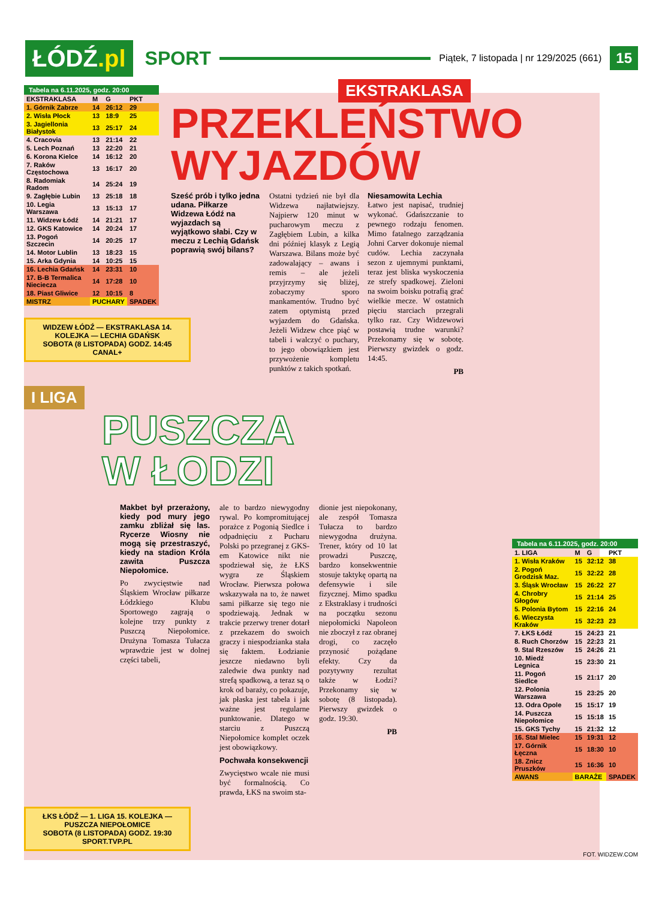ŁÓDŹ.pl
SPORT
Piątek, 7 listopada | nr 129/2025 (661)
15
Tabela na 6.11.2025, godz. 20:00
| EKSTRAKLASA | M | G | PKT |
| --- | --- | --- | --- |
| 1. Górnik Zabrze | 14 | 26:12 | 29 |
| 2. Wisła Płock | 13 | 18:9 | 25 |
| 3. Jagiellonia Białystok | 13 | 25:17 | 24 |
| 4. Cracovia | 13 | 21:14 | 22 |
| 5. Lech Poznań | 13 | 22:20 | 21 |
| 6. Korona Kielce | 14 | 16:12 | 20 |
| 7. Raków Częstochowa | 13 | 16:17 | 20 |
| 8. Radomiak Radom | 14 | 25:24 | 19 |
| 9. Zagłębie Lubin | 13 | 25:18 | 18 |
| 10. Legia Warszawa | 13 | 15:13 | 17 |
| 11. Widzew Łódź | 14 | 21:21 | 17 |
| 12. GKS Katowice | 14 | 20:24 | 17 |
| 13. Pogoń Szczecin | 14 | 20:25 | 17 |
| 14. Motor Lublin | 13 | 18:23 | 15 |
| 15. Arka Gdynia | 14 | 10:25 | 15 |
| 16. Lechia Gdańsk | 14 | 23:31 | 10 |
| 17. B-B Termalica Nieciecza | 14 | 17:28 | 10 |
| 18. Piast Gliwice | 12 | 10:15 | 8 |
| MISTRZ | PUCHARY | | SPADEK |
WIDZEW ŁÓDŹ — EKSTRAKLASA 14. KOLEJKA — LECHIA GDAŃSK
SOBOTA (8 LISTOPADA) GODZ. 14:45
CANAL+
EKSTRAKLASA
PRZEKLEŃSTWO WYJAZDÓW
Sześć prób i tylko jedna udana. Piłkarze Widzewa Łódź na wyjazdach są wyjątkowo słabi. Czy w meczu z Lechią Gdańsk poprawią swój bilans?
Ostatni tydzień nie był dla Widzewa najłatwiejszy. Najpierw 120 minut w pucharowym meczu z Zagłębiem Lubin, a kilka dni później klasyk z Legią Warszawa. Bilans może być zadowalający – awans i remis – ale jeżeli przyjrzymy się bliżej, zobaczymy sporo mankamentów. Trudno być zatem optymistą przed wyjazdem do Gdańska. Jeżeli Widzew chce piąć w tabeli i walczyć o puchary, to jego obowiązkiem jest przywożenie kompletu punktów z takich spotkań.
Niesamowita Lechia
Łatwo jest napisać, trudniej wykonać. Gdańszczanie to pewnego rodzaju fenomen. Mimo fatalnego zarządzania Johni Carver dokonuje niemal cudów. Lechia zaczynała sezon z ujemnymi punktami, teraz jest bliska wyskoczenia ze strefy spadkowej. Zieloni na swoim boisku potrafią grać wielkie mecze. W ostatnich pięciu starciach przegrali tylko raz. Czy Widzewowi postawią trudne warunki? Przekonamy się w sobotę. Pierwszy gwizdek o godz. 14:45.
PB
I LIGA
PUSZCZA
W ŁODZI
Makbet był przerażony, kiedy pod mury jego zamku zbliżał się las. Rycerze Wiosny nie mogą się przestraszyć, kiedy na stadion Króla zawita Puszcza Niepołomice.
Po zwycięstwie nad Śląskiem Wrocław piłkarze Łódzkiego Klubu Sportowego zagrają o kolejne trzy punkty z Puszczą Niepołomice. Drużyna Tomasza Tułacza wprawdzie jest w dolnej części tabeli,
ale to bardzo niewygodny rywal. Po kompromitującej porażce z Pogonią Siedlce i odpadnięciu z Pucharu Polski po przegranej z GKS-em Katowice nikt nie spodziewał się, że ŁKS wygra ze Śląskiem Wrocław. Pierwsza połowa wskazywała na to, że nawet sami piłkarze się tego nie spodziewają. Jednak w trakcie przerwy trener dotarł z przekazem do swoich graczy i niespodzianka stała się faktem. Łodzianie jeszcze niedawno byli zaledwie dwa punkty nad strefą spadkową, a teraz są o krok od baraży, co pokazuje, jak płaska jest tabela i jak ważne jest regularne punktowanie. Dlatego w starciu z Puszczą Niepołomice komplet oczek jest obowiązkowy.
Pochwała konsekwencji
Zwycięstwo wcale nie musi być formalnością. Co prawda, ŁKS na swoim sta-
dionie jest niepokonany, ale zespół Tomasza Tułacza to bardzo niewygodna drużyna. Trener, który od 10 lat prowadzi Puszczę, bardzo konsekwentnie stosuje taktykę opartą na defensywie i sile fizycznej. Mimo spadku z Ekstraklasy i trudności na początku sezonu niepołomicki Napoleon nie zboczył z raz obranej drogi, co zaczęło przynosić pożądane efekty. Czy da pozytywny rezultat także w Łodzi? Przekonamy się w sobotę (8 listopada). Pierwszy gwizdek o godz. 19:30.
PB
Tabela na 6.11.2025, godz. 20:00
| 1. LIGA | M | G | PKT |
| --- | --- | --- | --- |
| 1. Wisła Kraków | 15 | 32:12 | 38 |
| 2. Pogoń Grodzisk Maz. | 15 | 32:22 | 28 |
| 3. Śląsk Wrocław | 15 | 26:22 | 27 |
| 4. Chrobry Głogów | 15 | 21:14 | 25 |
| 5. Polonia Bytom | 15 | 22:16 | 24 |
| 6. Wieczysta Kraków | 15 | 32:23 | 23 |
| 7. ŁKS Łódź | 15 | 24:23 | 21 |
| 8. Ruch Chorzów | 15 | 22:23 | 21 |
| 9. Stal Rzeszów | 15 | 24:26 | 21 |
| 10. Miedź Legnica | 15 | 23:30 | 21 |
| 11. Pogoń Siedlce | 15 | 21:17 | 20 |
| 12. Polonia Warszawa | 15 | 23:25 | 20 |
| 13. Odra Opole | 15 | 15:17 | 19 |
| 14. Puszcza Niepołomice | 15 | 15:18 | 15 |
| 15. GKS Tychy | 15 | 21:32 | 12 |
| 16. Stal Mielec | 15 | 19:31 | 12 |
| 17. Górnik Łęczna | 15 | 18:30 | 10 |
| 18. Znicz Pruszków | 15 | 16:36 | 10 |
| AWANS | BARAŻE | | SPADEK |
ŁKS ŁÓDŹ — 1. LIGA 15. KOLEJKA — PUSZCZA NIEPOŁOMICE
SOBOTA (8 LISTOPADA) GODZ. 19:30
SPORT.TVP.PL
FOT. WIDZEW.COM